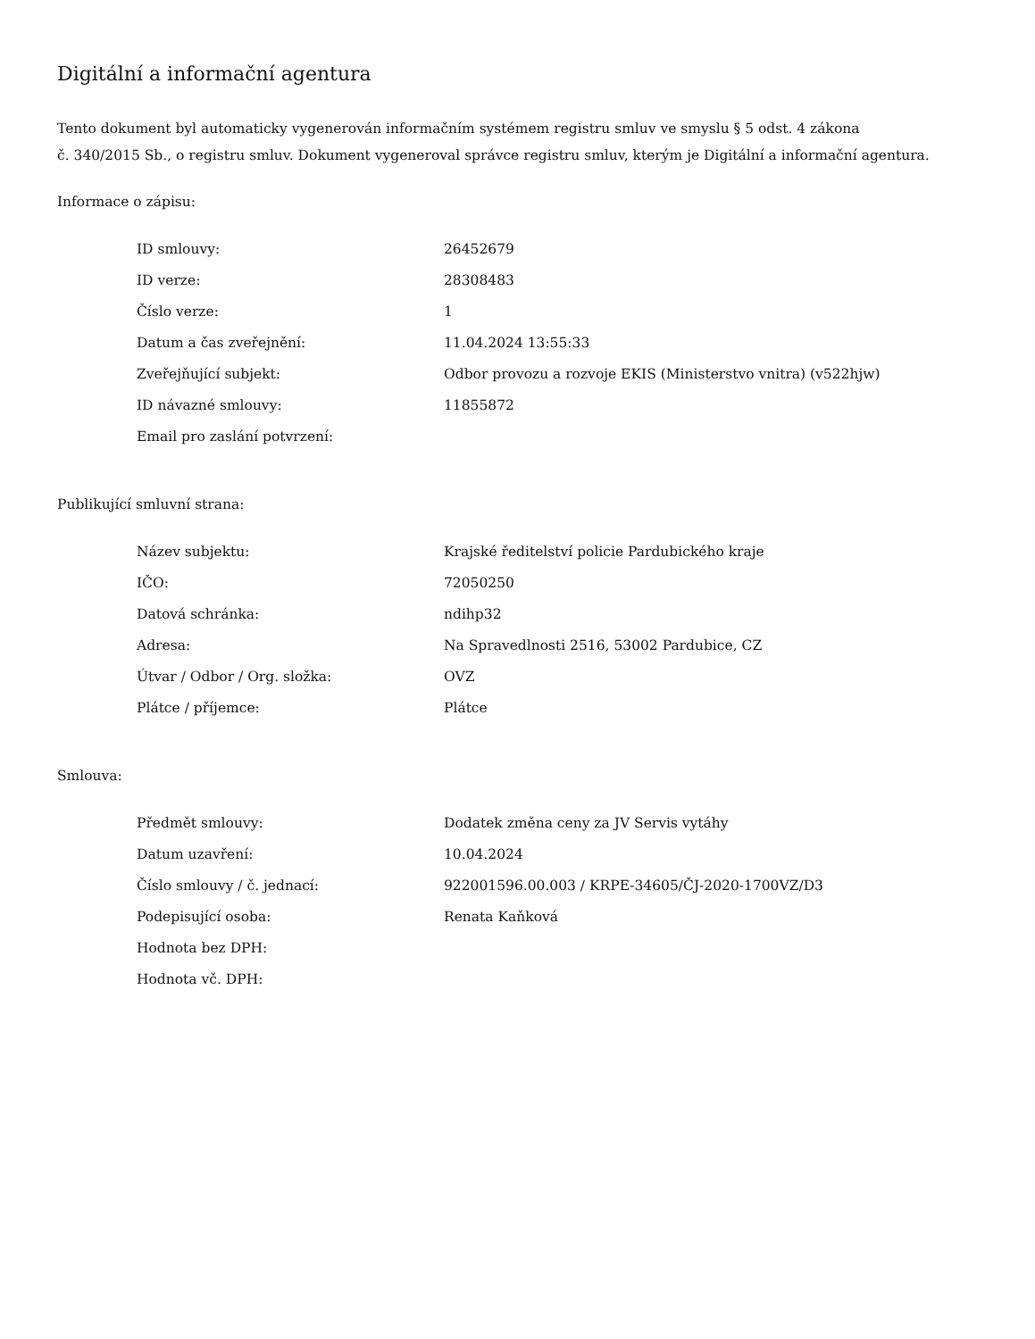Digitální a informační agentura
Tento dokument byl automaticky vygenerován informačním systémem registru smluv ve smyslu § 5 odst. 4 zákona
č. 340/2015 Sb., o registru smluv. Dokument vygeneroval správce registru smluv, kterým je Digitální a informační agentura.
Informace o zápisu:
| ID smlouvy: | 26452679 |
| ID verze: | 28308483 |
| Číslo verze: | 1 |
| Datum a čas zveřejnění: | 11.04.2024 13:55:33 |
| Zveřejňující subjekt: | Odbor provozu a rozvoje EKIS (Ministerstvo vnitra) (v522hjw) |
| ID návazné smlouvy: | 11855872 |
| Email pro zaslání potvrzení: | |
Publikující smluvní strana:
| Název subjektu: | Krajské ředitelství policie Pardubického kraje |
| IČO: | 72050250 |
| Datová schránka: | ndihp32 |
| Adresa: | Na Spravedlnosti 2516, 53002 Pardubice, CZ |
| Útvar / Odbor / Org. složka: | OVZ |
| Plátce / příjemce: | Plátce |
Smlouva:
| Předmět smlouvy: | Dodatek změna ceny za JV Servis vytáhy |
| Datum uzavření: | 10.04.2024 |
| Číslo smlouvy / č. jednací: | 922001596.00.003 / KRPE-34605/ČJ-2020-1700VZ/D3 |
| Podepisující osoba: | Renata Kaňková |
| Hodnota bez DPH: | |
| Hodnota vč. DPH: | |